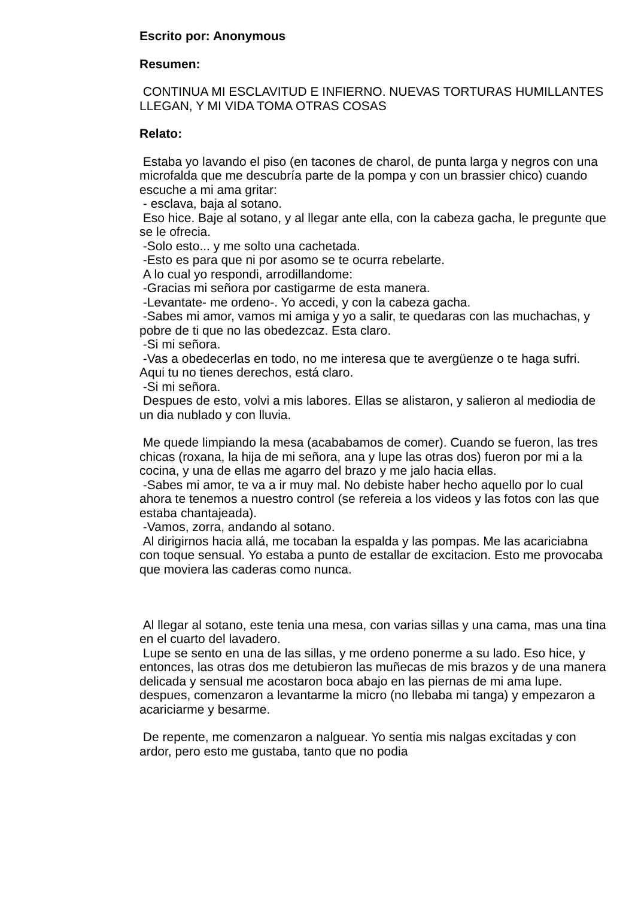Escrito por: Anonymous
Resumen:
CONTINUA MI ESCLAVITUD E INFIERNO. NUEVAS TORTURAS HUMILLANTES LLEGAN, Y MI VIDA TOMA OTRAS COSAS
Relato:
Estaba yo lavando el piso (en tacones de charol, de punta larga y negros con una microfalda que me descubría parte de la pompa y con un brassier chico) cuando escuche a mi ama gritar:
- esclava, baja al sotano.
Eso hice. Baje al sotano, y al llegar ante ella, con la cabeza gacha, le pregunte que se le ofrecia.
-Solo esto... y me solto una cachetada.
-Esto es para que ni por asomo se te ocurra rebelarte.
A lo cual yo respondi, arrodillandome:
-Gracias mi señora por castigarme de esta manera.
-Levantate- me ordeno-. Yo accedi, y con la cabeza gacha.
-Sabes mi amor, vamos mi amiga y yo a salir, te quedaras con las muchachas, y pobre de ti que no las obedezcaz. Esta claro.
-Si mi señora.
-Vas a obedecerlas en todo, no me interesa que te avergüenze o te haga sufri. Aqui tu no tienes derechos, está claro.
-Si mi señora.
Despues de esto, volvi a mis labores. Ellas se alistaron, y salieron al mediodia de un dia nublado y con lluvia.
Me quede limpiando la mesa (acababamos de comer). Cuando se fueron, las tres chicas (roxana, la hija de mi señora, ana y lupe las otras dos) fueron por mi a la cocina, y una de ellas me agarro del brazo y me jalo hacia ellas.
-Sabes mi amor, te va a ir muy mal. No debiste haber hecho aquello por lo cual ahora te tenemos a nuestro control (se refereia a los videos y las fotos con las que estaba chantajeada).
-Vamos, zorra, andando al sotano.
Al dirigirnos hacia allá, me tocaban la espalda y las pompas. Me las acariciabna con toque sensual. Yo estaba a punto de estallar de excitacion. Esto me provocaba que moviera las caderas como nunca.
Al llegar al sotano, este tenia una mesa, con varias sillas y una cama, mas una tina en el cuarto del lavadero.
Lupe se sento en una de las sillas, y me ordeno ponerme a su lado. Eso hice, y entonces, las otras dos me detubieron las muñecas de mis brazos y de una manera delicada y sensual me acostaron boca abajo en las piernas de mi ama lupe. despues, comenzaron a levantarme la micro (no llebaba mi tanga) y empezaron a acariciarme y besarme.
De repente, me comenzaron a nalguear. Yo sentia mis nalgas excitadas y con ardor, pero esto me gustaba, tanto que no podia